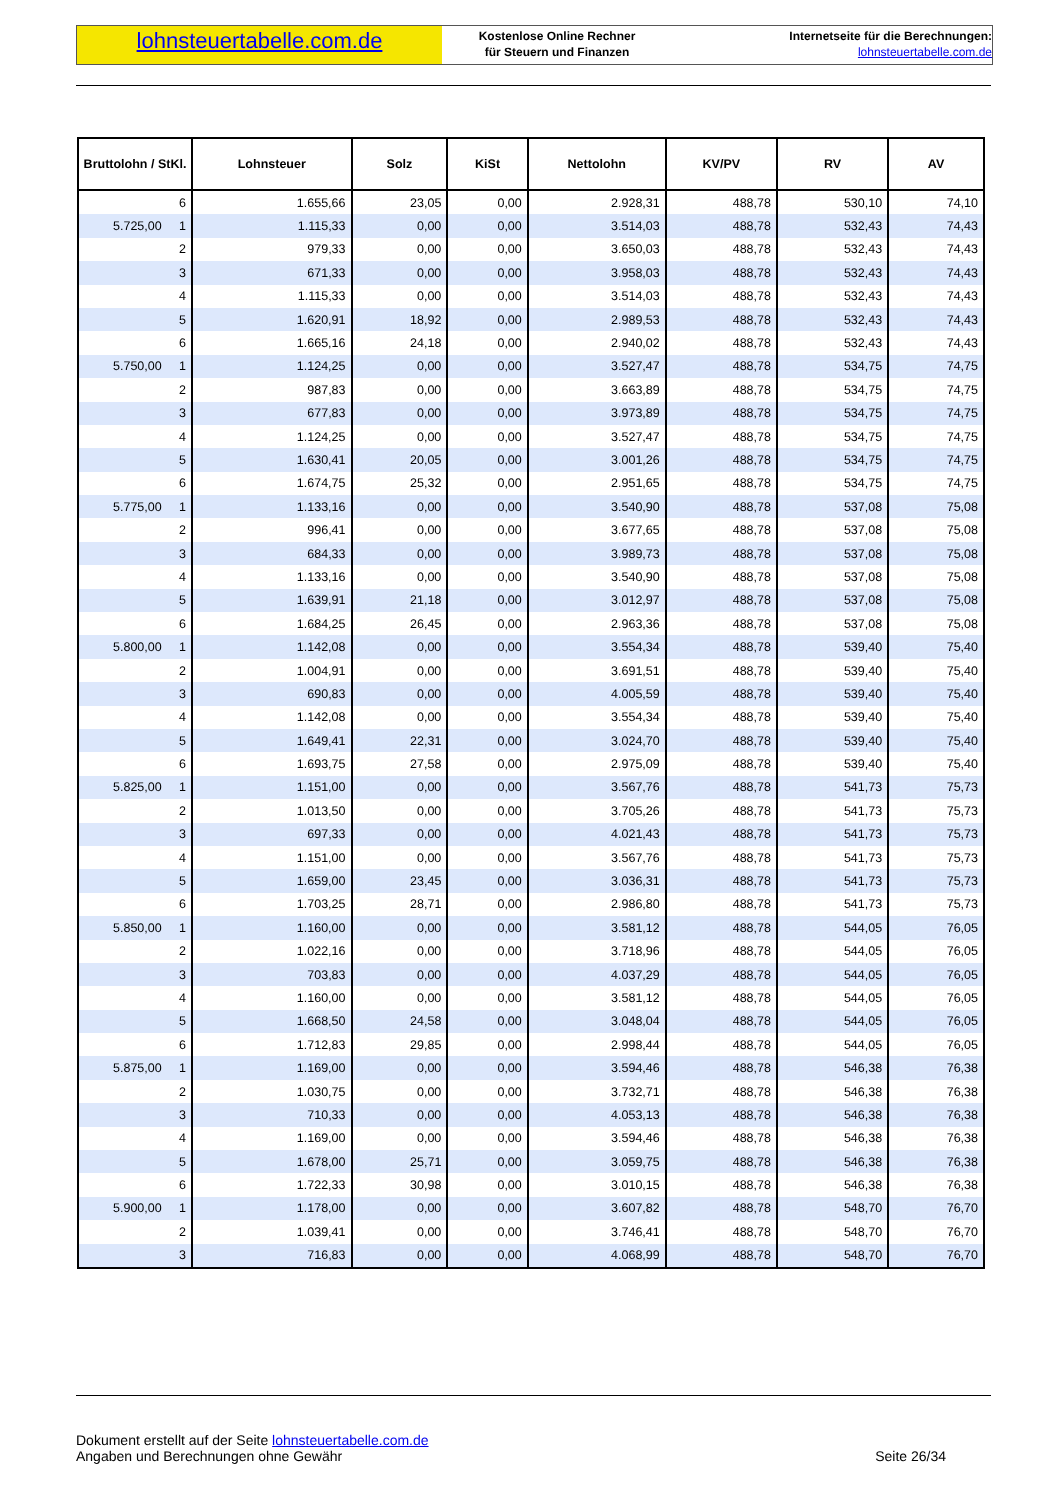lohnsteuertabelle.com.de
Kostenlose Online Rechner
für Steuern und Finanzen
Internetseite für die Berechnungen:
lohnsteuertabelle.com.de
| Bruttolohn / StKl. | Lohnsteuer | Solz | KiSt | Nettolohn | KV/PV | RV | AV |
| --- | --- | --- | --- | --- | --- | --- | --- |
| 6 | 1.655,66 | 23,05 | 0,00 | 2.928,31 | 488,78 | 530,10 | 74,10 |
| 5.725,00 1 | 1.115,33 | 0,00 | 0,00 | 3.514,03 | 488,78 | 532,43 | 74,43 |
| 2 | 979,33 | 0,00 | 0,00 | 3.650,03 | 488,78 | 532,43 | 74,43 |
| 3 | 671,33 | 0,00 | 0,00 | 3.958,03 | 488,78 | 532,43 | 74,43 |
| 4 | 1.115,33 | 0,00 | 0,00 | 3.514,03 | 488,78 | 532,43 | 74,43 |
| 5 | 1.620,91 | 18,92 | 0,00 | 2.989,53 | 488,78 | 532,43 | 74,43 |
| 6 | 1.665,16 | 24,18 | 0,00 | 2.940,02 | 488,78 | 532,43 | 74,43 |
| 5.750,00 1 | 1.124,25 | 0,00 | 0,00 | 3.527,47 | 488,78 | 534,75 | 74,75 |
| 2 | 987,83 | 0,00 | 0,00 | 3.663,89 | 488,78 | 534,75 | 74,75 |
| 3 | 677,83 | 0,00 | 0,00 | 3.973,89 | 488,78 | 534,75 | 74,75 |
| 4 | 1.124,25 | 0,00 | 0,00 | 3.527,47 | 488,78 | 534,75 | 74,75 |
| 5 | 1.630,41 | 20,05 | 0,00 | 3.001,26 | 488,78 | 534,75 | 74,75 |
| 6 | 1.674,75 | 25,32 | 0,00 | 2.951,65 | 488,78 | 534,75 | 74,75 |
| 5.775,00 1 | 1.133,16 | 0,00 | 0,00 | 3.540,90 | 488,78 | 537,08 | 75,08 |
| 2 | 996,41 | 0,00 | 0,00 | 3.677,65 | 488,78 | 537,08 | 75,08 |
| 3 | 684,33 | 0,00 | 0,00 | 3.989,73 | 488,78 | 537,08 | 75,08 |
| 4 | 1.133,16 | 0,00 | 0,00 | 3.540,90 | 488,78 | 537,08 | 75,08 |
| 5 | 1.639,91 | 21,18 | 0,00 | 3.012,97 | 488,78 | 537,08 | 75,08 |
| 6 | 1.684,25 | 26,45 | 0,00 | 2.963,36 | 488,78 | 537,08 | 75,08 |
| 5.800,00 1 | 1.142,08 | 0,00 | 0,00 | 3.554,34 | 488,78 | 539,40 | 75,40 |
| 2 | 1.004,91 | 0,00 | 0,00 | 3.691,51 | 488,78 | 539,40 | 75,40 |
| 3 | 690,83 | 0,00 | 0,00 | 4.005,59 | 488,78 | 539,40 | 75,40 |
| 4 | 1.142,08 | 0,00 | 0,00 | 3.554,34 | 488,78 | 539,40 | 75,40 |
| 5 | 1.649,41 | 22,31 | 0,00 | 3.024,70 | 488,78 | 539,40 | 75,40 |
| 6 | 1.693,75 | 27,58 | 0,00 | 2.975,09 | 488,78 | 539,40 | 75,40 |
| 5.825,00 1 | 1.151,00 | 0,00 | 0,00 | 3.567,76 | 488,78 | 541,73 | 75,73 |
| 2 | 1.013,50 | 0,00 | 0,00 | 3.705,26 | 488,78 | 541,73 | 75,73 |
| 3 | 697,33 | 0,00 | 0,00 | 4.021,43 | 488,78 | 541,73 | 75,73 |
| 4 | 1.151,00 | 0,00 | 0,00 | 3.567,76 | 488,78 | 541,73 | 75,73 |
| 5 | 1.659,00 | 23,45 | 0,00 | 3.036,31 | 488,78 | 541,73 | 75,73 |
| 6 | 1.703,25 | 28,71 | 0,00 | 2.986,80 | 488,78 | 541,73 | 75,73 |
| 5.850,00 1 | 1.160,00 | 0,00 | 0,00 | 3.581,12 | 488,78 | 544,05 | 76,05 |
| 2 | 1.022,16 | 0,00 | 0,00 | 3.718,96 | 488,78 | 544,05 | 76,05 |
| 3 | 703,83 | 0,00 | 0,00 | 4.037,29 | 488,78 | 544,05 | 76,05 |
| 4 | 1.160,00 | 0,00 | 0,00 | 3.581,12 | 488,78 | 544,05 | 76,05 |
| 5 | 1.668,50 | 24,58 | 0,00 | 3.048,04 | 488,78 | 544,05 | 76,05 |
| 6 | 1.712,83 | 29,85 | 0,00 | 2.998,44 | 488,78 | 544,05 | 76,05 |
| 5.875,00 1 | 1.169,00 | 0,00 | 0,00 | 3.594,46 | 488,78 | 546,38 | 76,38 |
| 2 | 1.030,75 | 0,00 | 0,00 | 3.732,71 | 488,78 | 546,38 | 76,38 |
| 3 | 710,33 | 0,00 | 0,00 | 4.053,13 | 488,78 | 546,38 | 76,38 |
| 4 | 1.169,00 | 0,00 | 0,00 | 3.594,46 | 488,78 | 546,38 | 76,38 |
| 5 | 1.678,00 | 25,71 | 0,00 | 3.059,75 | 488,78 | 546,38 | 76,38 |
| 6 | 1.722,33 | 30,98 | 0,00 | 3.010,15 | 488,78 | 546,38 | 76,38 |
| 5.900,00 1 | 1.178,00 | 0,00 | 0,00 | 3.607,82 | 488,78 | 548,70 | 76,70 |
| 2 | 1.039,41 | 0,00 | 0,00 | 3.746,41 | 488,78 | 548,70 | 76,70 |
| 3 | 716,83 | 0,00 | 0,00 | 4.068,99 | 488,78 | 548,70 | 76,70 |
Dokument erstellt auf der Seite lohnsteuertabelle.com.de
Angaben und Berechnungen ohne Gewähr
Seite 26/34